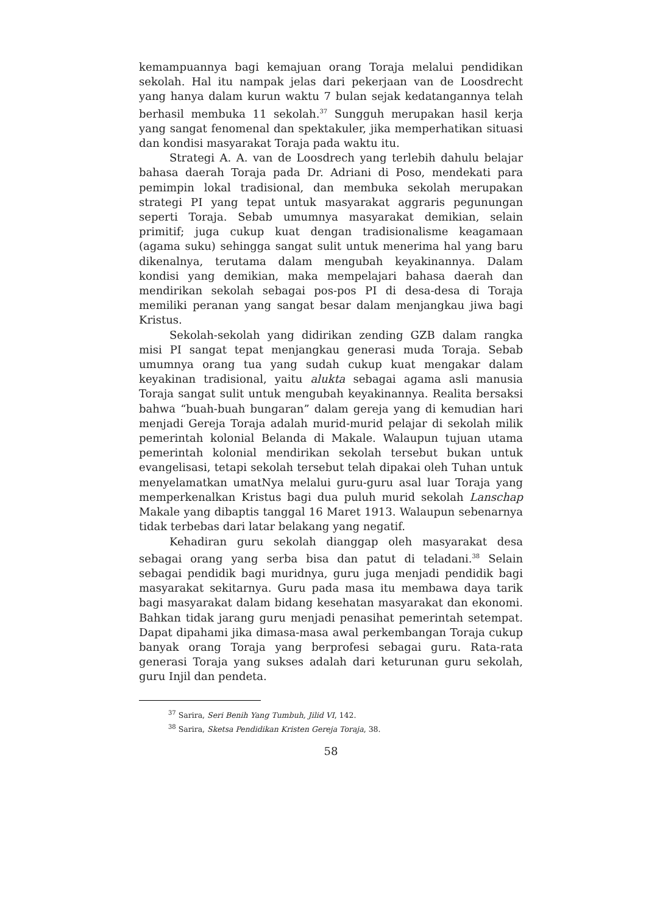kemampuannya bagi kemajuan orang Toraja melalui pendidikan sekolah. Hal itu nampak jelas dari pekerjaan van de Loosdrecht yang hanya dalam kurun waktu 7 bulan sejak kedatangannya telah berhasil membuka 11 sekolah.<sup>37</sup> Sungguh merupakan hasil kerja yang sangat fenomenal dan spektakuler, jika memperhatikan situasi dan kondisi masyarakat Toraja pada waktu itu.
Strategi A. A. van de Loosdrech yang terlebih dahulu belajar bahasa daerah Toraja pada Dr. Adriani di Poso, mendekati para pemimpin lokal tradisional, dan membuka sekolah merupakan strategi PI yang tepat untuk masyarakat aggraris pegunungan seperti Toraja. Sebab umumnya masyarakat demikian, selain primitif; juga cukup kuat dengan tradisionalisme keagamaan (agama suku) sehingga sangat sulit untuk menerima hal yang baru dikenalnya, terutama dalam mengubah keyakinannya. Dalam kondisi yang demikian, maka mempelajari bahasa daerah dan mendirikan sekolah sebagai pos-pos PI di desa-desa di Toraja memiliki peranan yang sangat besar dalam menjangkau jiwa bagi Kristus.
Sekolah-sekolah yang didirikan zending GZB dalam rangka misi PI sangat tepat menjangkau generasi muda Toraja. Sebab umumnya orang tua yang sudah cukup kuat mengakar dalam keyakinan tradisional, yaitu alukta sebagai agama asli manusia Toraja sangat sulit untuk mengubah keyakinannya. Realita bersaksi bahwa “buah-buah bungaran” dalam gereja yang di kemudian hari menjadi Gereja Toraja adalah murid-murid pelajar di sekolah milik pemerintah kolonial Belanda di Makale. Walaupun tujuan utama pemerintah kolonial mendirikan sekolah tersebut bukan untuk evangelisasi, tetapi sekolah tersebut telah dipakai oleh Tuhan untuk menyelamatkan umatNya melalui guru-guru asal luar Toraja yang memperkenalkan Kristus bagi dua puluh murid sekolah Lanschap Makale yang dibaptis tanggal 16 Maret 1913. Walaupun sebenarnya tidak terbebas dari latar belakang yang negatif.
Kehadiran guru sekolah dianggap oleh masyarakat desa sebagai orang yang serba bisa dan patut di teladani.<sup>38</sup> Selain sebagai pendidik bagi muridnya, guru juga menjadi pendidik bagi masyarakat sekitarnya. Guru pada masa itu membawa daya tarik bagi masyarakat dalam bidang kesehatan masyarakat dan ekonomi. Bahkan tidak jarang guru menjadi penasihat pemerintah setempat. Dapat dipahami jika dimasa-masa awal perkembangan Toraja cukup banyak orang Toraja yang berprofesi sebagai guru. Rata-rata generasi Toraja yang sukses adalah dari keturunan guru sekolah, guru Injil dan pendeta.
<sup>37</sup> Sarira, Seri Benih Yang Tumbuh, Jilid VI, 142.
<sup>38</sup> Sarira, Sketsa Pendidikan Kristen Gereja Toraja, 38.
58